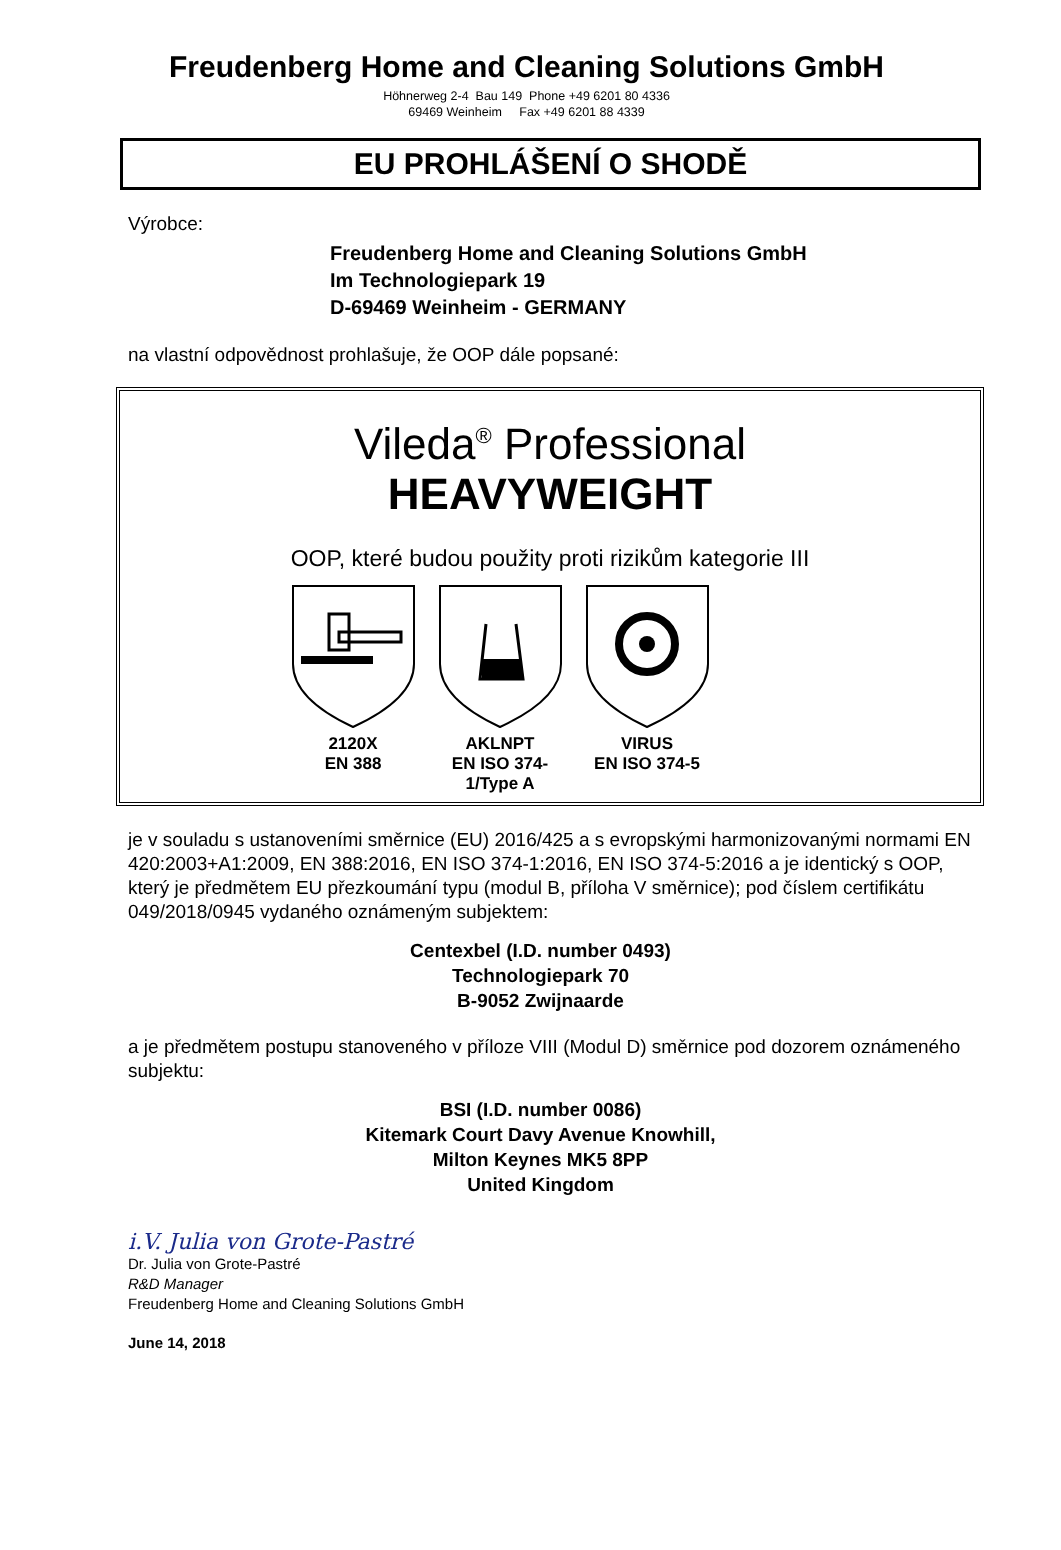Freudenberg Home and Cleaning Solutions GmbH
Höhnerweg 2-4 Bau 149 Phone +49 6201 80 4336
69469 Weinheim Fax +49 6201 88 4339
EU PROHLÁŠENÍ O SHODĚ
Výrobce:
Freudenberg Home and Cleaning Solutions GmbH
Im Technologiepark 19
D-69469 Weinheim - GERMANY
na vlastní odpovědnost prohlašuje, že OOP dále popsané:
Vileda<sup>®</sup> Professional
HEAVYWEIGHT
OOP, které budou použity proti rizikům kategorie III
2120X
EN 388
AKLNPT
EN ISO 374-1/Type A
VIRUS
EN ISO 374-5
je v souladu s ustanoveními směrnice (EU) 2016/425 a s evropskými harmonizovanými normami EN 420:2003+A1:2009, EN 388:2016, EN ISO 374-1:2016, EN ISO 374-5:2016 a je identický s OOP, který je předmětem EU přezkoumání typu (modul B, příloha V směrnice); pod číslem certifikátu 049/2018/0945 vydaného oznámeným subjektem:
Centexbel (I.D. number 0493)
Technologiepark 70
B-9052 Zwijnaarde
a je předmětem postupu stanoveného v příloze VIII (Modul D) směrnice pod dozorem oznámeného subjektu:
BSI (I.D. number 0086)
Kitemark Court Davy Avenue Knowhill,
Milton Keynes MK5 8PP
United Kingdom
i.V. Julia von Grote-Pastré
Dr. Julia von Grote-Pastré
R&D Manager
Freudenberg Home and Cleaning Solutions GmbH
June 14, 2018